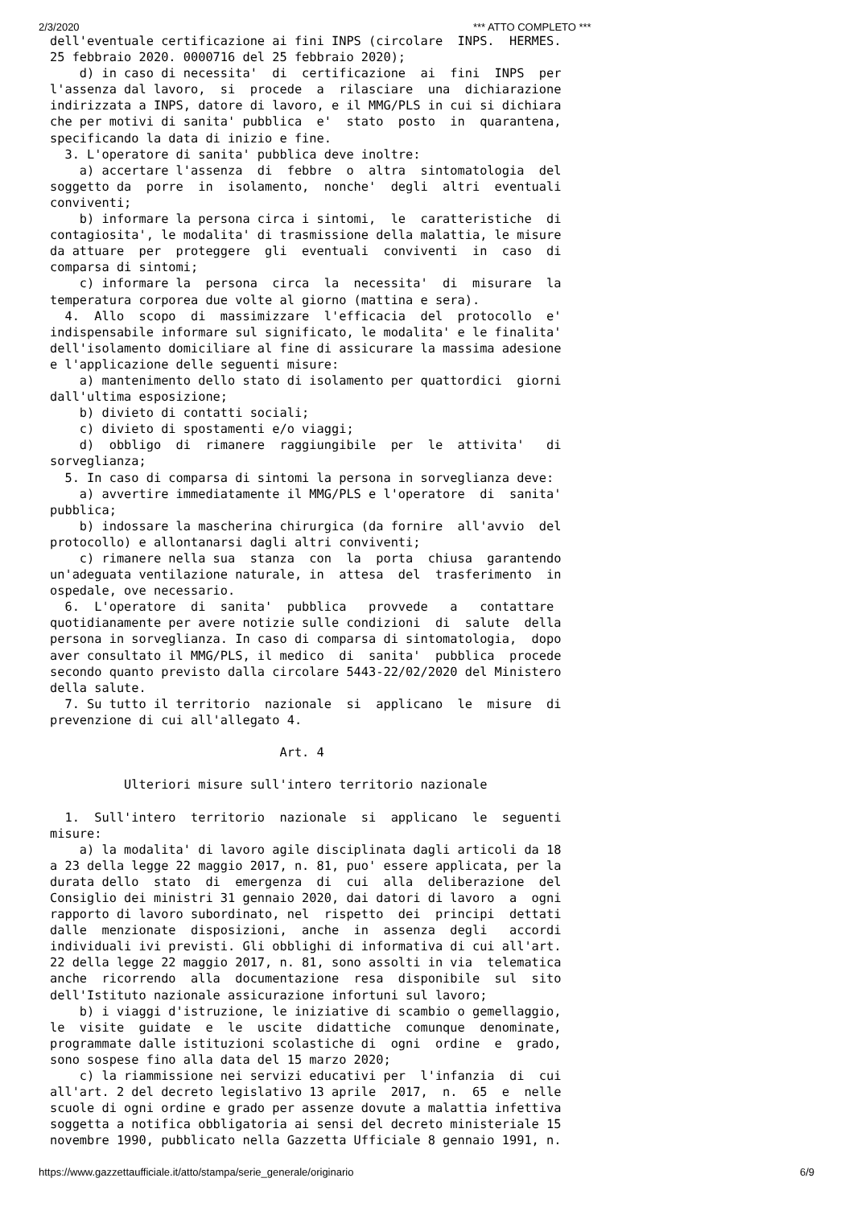2/3/2020 *** ATTO COMPLETO ***
dell'eventuale certificazione ai fini INPS (circolare  INPS.  HERMES.
25 febbraio 2020. 0000716 del 25 febbraio 2020);
    d) in caso di necessita'  di  certificazione  ai  fini  INPS  per
l'assenza dal lavoro,  si  procede  a  rilasciare  una  dichiarazione
indirizzata a INPS, datore di lavoro, e il MMG/PLS in cui si dichiara
che per motivi di sanita' pubblica  e'  stato  posto  in  quarantena,
specificando la data di inizio e fine.
  3. L'operatore di sanita' pubblica deve inoltre:
    a) accertare l'assenza  di  febbre  o  altra  sintomatologia  del
soggetto da  porre  in  isolamento,  nonche'  degli  altri  eventuali
conviventi;
    b) informare la persona circa i sintomi,  le  caratteristiche  di
contagiosita', le modalita' di trasmissione della malattia, le misure
da attuare  per  proteggere  gli  eventuali  conviventi  in  caso  di
comparsa di sintomi;
    c) informare la  persona  circa  la  necessita'  di  misurare  la
temperatura corporea due volte al giorno (mattina e sera).
  4.  Allo  scopo  di  massimizzare  l'efficacia  del  protocollo  e'
indispensabile informare sul significato, le modalita' e le finalita'
dell'isolamento domiciliare al fine di assicurare la massima adesione
e l'applicazione delle seguenti misure:
    a) mantenimento dello stato di isolamento per quattordici  giorni
dall'ultima esposizione;
    b) divieto di contatti sociali;
    c) divieto di spostamenti e/o viaggi;
    d)  obbligo  di  rimanere  raggiungibile  per  le  attivita'   di
sorveglianza;
  5. In caso di comparsa di sintomi la persona in sorveglianza deve:
    a) avvertire immediatamente il MMG/PLS e l'operatore  di  sanita'
pubblica;
    b) indossare la mascherina chirurgica (da fornire  all'avvio  del
protocollo) e allontanarsi dagli altri conviventi;
    c) rimanere nella sua  stanza  con  la  porta  chiusa  garantendo
un'adeguata ventilazione naturale, in  attesa  del  trasferimento  in
ospedale, ove necessario.
  6.  L'operatore  di  sanita'  pubblica   provvede   a   contattare
quotidianamente per avere notizie sulle condizioni  di  salute  della
persona in sorveglianza. In caso di comparsa di sintomatologia,  dopo
aver consultato il MMG/PLS, il medico  di  sanita'  pubblica  procede
secondo quanto previsto dalla circolare 5443-22/02/2020 del Ministero
della salute.
  7. Su tutto il territorio  nazionale  si  applicano  le  misure  di
prevenzione di cui all'allegato 4.

                               Art. 4

          Ulteriori misure sull'intero territorio nazionale

  1.  Sull'intero  territorio  nazionale  si  applicano  le  seguenti
misure:
    a) la modalita' di lavoro agile disciplinata dagli articoli da 18
a 23 della legge 22 maggio 2017, n. 81, puo' essere applicata, per la
durata dello  stato  di  emergenza  di  cui  alla  deliberazione  del
Consiglio dei ministri 31 gennaio 2020, dai datori di lavoro  a  ogni
rapporto di lavoro subordinato, nel  rispetto  dei  principi  dettati
dalle  menzionate  disposizioni,  anche  in  assenza  degli   accordi
individuali ivi previsti. Gli obblighi di informativa di cui all'art.
22 della legge 22 maggio 2017, n. 81, sono assolti in via  telematica
anche  ricorrendo  alla  documentazione  resa  disponibile  sul  sito
dell'Istituto nazionale assicurazione infortuni sul lavoro;
    b) i viaggi d'istruzione, le iniziative di scambio o gemellaggio,
le  visite  guidate  e  le  uscite  didattiche  comunque  denominate,
programmate dalle istituzioni scolastiche di  ogni  ordine  e  grado,
sono sospese fino alla data del 15 marzo 2020;
    c) la riammissione nei servizi educativi per  l'infanzia  di  cui
all'art. 2 del decreto legislativo 13 aprile  2017,  n.  65  e  nelle
scuole di ogni ordine e grado per assenze dovute a malattia infettiva
soggetta a notifica obbligatoria ai sensi del decreto ministeriale 15
novembre 1990, pubblicato nella Gazzetta Ufficiale 8 gennaio 1991, n.
https://www.gazzettaufficiale.it/atto/stampa/serie_generale/originario 6/9